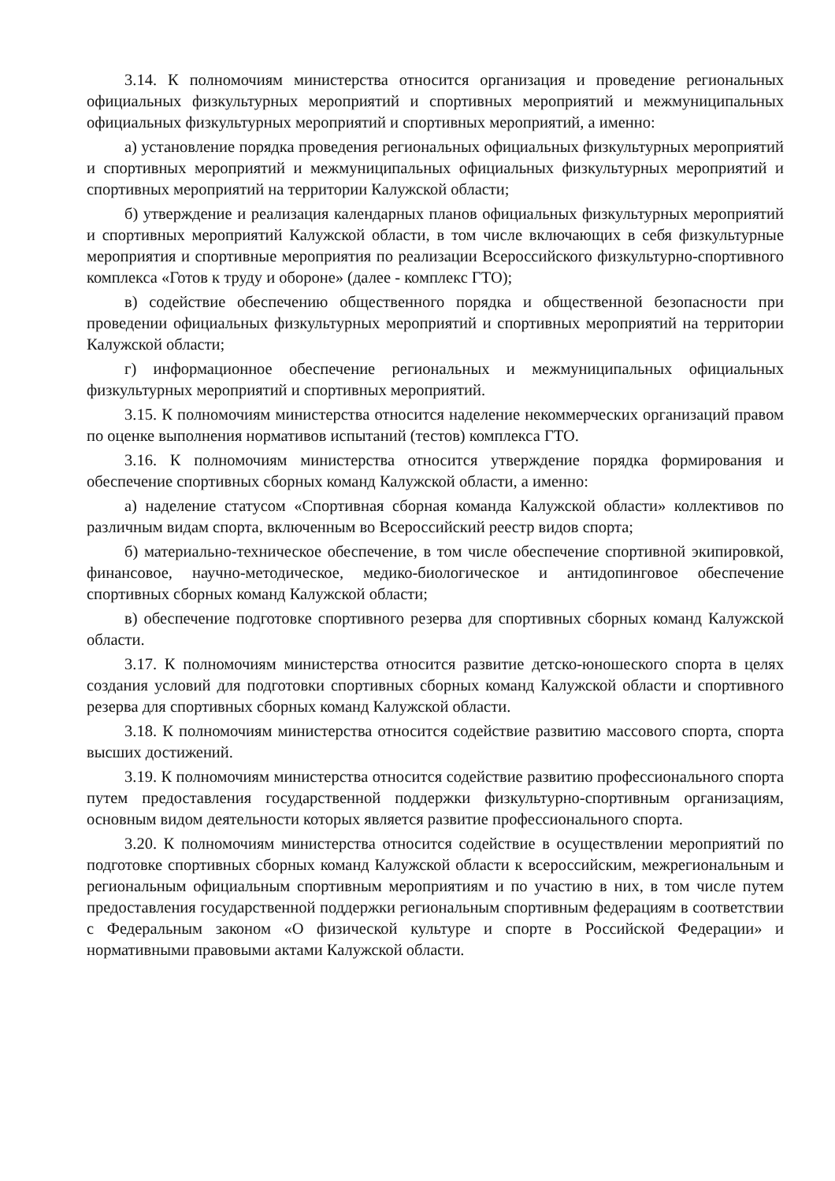3.14. К полномочиям министерства относится организация и проведение региональных официальных физкультурных мероприятий и спортивных мероприятий и межмуниципальных официальных физкультурных мероприятий и спортивных мероприятий, а именно:
а) установление порядка проведения региональных официальных физкультурных мероприятий и спортивных мероприятий и межмуниципальных официальных физкультурных мероприятий и спортивных мероприятий на территории Калужской области;
б) утверждение и реализация календарных планов официальных физкультурных мероприятий и спортивных мероприятий Калужской области, в том числе включающих в себя физкультурные мероприятия и спортивные мероприятия по реализации Всероссийского физкультурно-спортивного комплекса «Готов к труду и обороне» (далее - комплекс ГТО);
в) содействие обеспечению общественного порядка и общественной безопасности при проведении официальных физкультурных мероприятий и спортивных мероприятий на территории Калужской области;
г) информационное обеспечение региональных и межмуниципальных официальных физкультурных мероприятий и спортивных мероприятий.
3.15. К полномочиям министерства относится наделение некоммерческих организаций правом по оценке выполнения нормативов испытаний (тестов) комплекса ГТО.
3.16. К полномочиям министерства относится утверждение порядка формирования и обеспечение спортивных сборных команд Калужской области, а именно:
а) наделение статусом «Спортивная сборная команда Калужской области» коллективов по различным видам спорта, включенным во Всероссийский реестр видов спорта;
б) материально-техническое обеспечение, в том числе обеспечение спортивной экипировкой, финансовое, научно-методическое, медико-биологическое и антидопинговое обеспечение спортивных сборных команд Калужской области;
в) обеспечение подготовке спортивного резерва для спортивных сборных команд Калужской области.
3.17. К полномочиям министерства относится развитие детско-юношеского спорта в целях создания условий для подготовки спортивных сборных команд Калужской области и спортивного резерва для спортивных сборных команд Калужской области.
3.18. К полномочиям министерства относится содействие развитию массового спорта, спорта высших достижений.
3.19. К полномочиям министерства относится содействие развитию профессионального спорта путем предоставления государственной поддержки физкультурно-спортивным организациям, основным видом деятельности которых является развитие профессионального спорта.
3.20. К полномочиям министерства относится содействие в осуществлении мероприятий по подготовке спортивных сборных команд Калужской области к всероссийским, межрегиональным и региональным официальным спортивным мероприятиям и по участию в них, в том числе путем предоставления государственной поддержки региональным спортивным федерациям в соответствии с Федеральным законом «О физической культуре и спорте в Российской Федерации» и нормативными правовыми актами Калужской области.